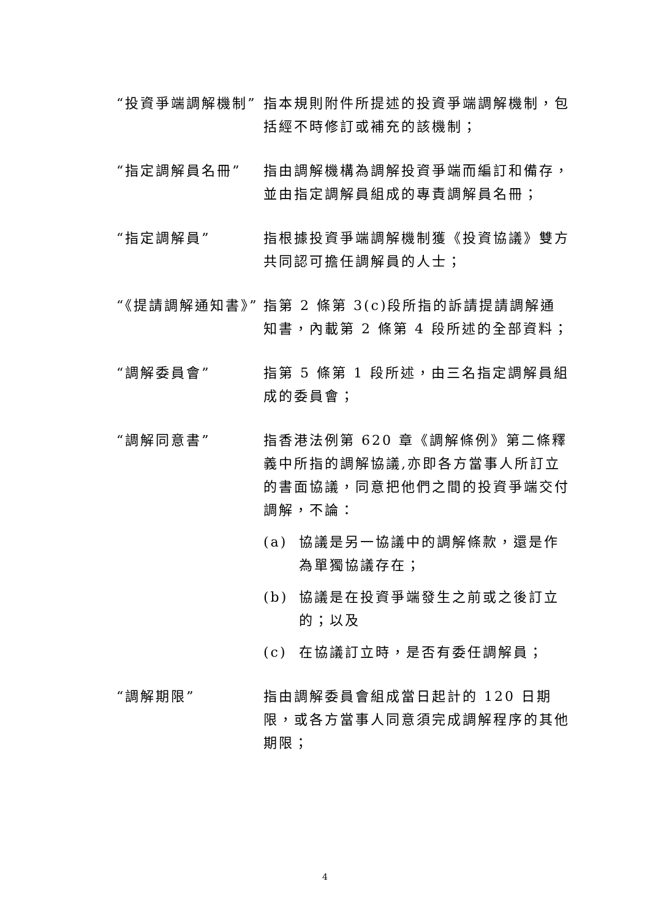“投資爭端調解機制” 指本規則附件所提述的投資爭端調解機制，包括經不時修訂或補充的該機制；
“指定調解員名冊” 指由調解機構為調解投資爭端而編訂和備存，並由指定調解員組成的專責調解員名冊；
“指定調解員” 指根據投資爭端調解機制獲《投資協議》雙方共同認可擔任調解員的人士；
“《提請調解通知書》”
指第 2 條第 3(c)段所指的訴請提請調解通知書，內載第 2 條第 4 段所述的全部資料；
“調解委員會” 指第 5 條第 1 段所述，由三名指定調解員組成的委員會；
“調解同意書” 指香港法例第 620 章《調解條例》第二條釋義中所指的調解協議,亦即各方當事人所訂立的書面協議，同意把他們之間的投資爭端交付調解，不論：
(a) 協議是另一協議中的調解條款，還是作為單獨協議存在；
(b) 協議是在投資爭端發生之前或之後訂立的；以及
(c) 在協議訂立時，是否有委任調解員；
“調解期限” 指由調解委員會組成當日起計的 120 日期限，或各方當事人同意須完成調解程序的其他期限；
4